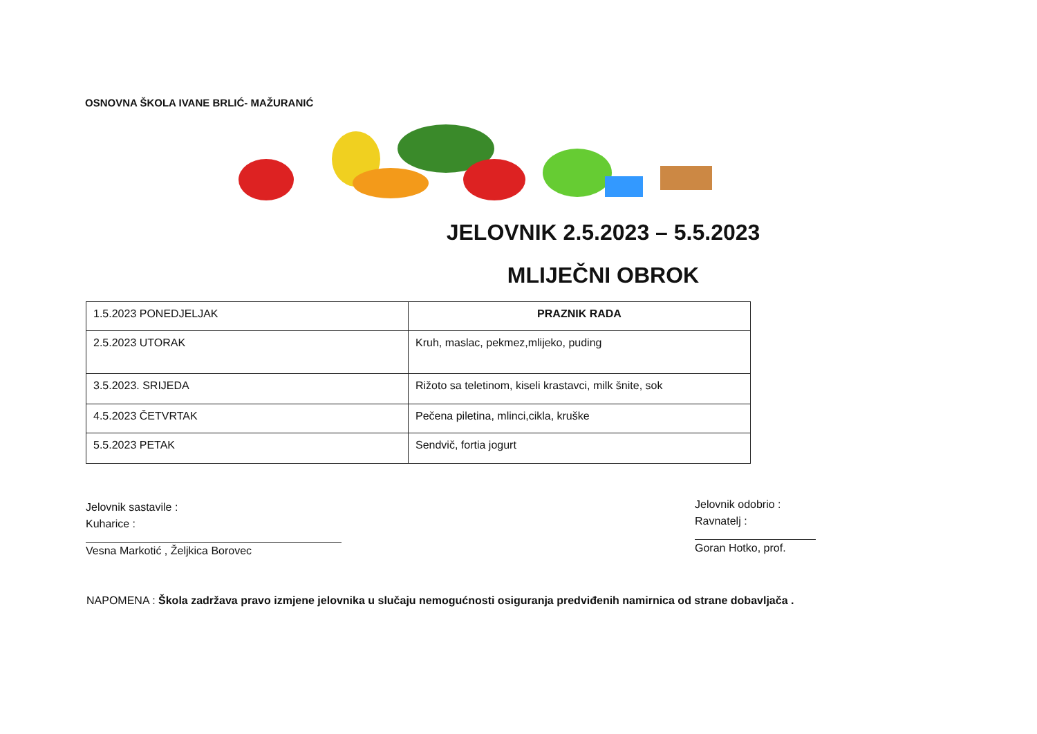OSNOVNA ŠKOLA IVANE BRLIĆ- MAŽURANIĆ
JELOVNIK 2.5.2023 – 5.5.2023
MLIJEČNI OBROK
| 1.5.2023 PONEDJELJAK | PRAZNIK RADA |
| 2.5.2023 UTORAK | Kruh, maslac, pekmez,mlijeko, puding |
| 3.5.2023. SRIJEDA | Rižoto sa teletinom, kiseli krastavci, milk šnite, sok |
| 4.5.2023 ČETVRTAK | Pečena piletina, mlinci,cikla, kruške |
| 5.5.2023 PETAK | Sendvič, fortia jogurt |
Jelovnik sastavile :
Kuharice :
Vesna Markotić , Željkica Borovec
Jelovnik odobrio :
Ravnatelj :
Goran Hotko, prof.
NAPOMENA : Škola zadržava pravo izmjene jelovnika u slučaju nemogućnosti osiguranja predviđenih namirnica od strane dobavljača .